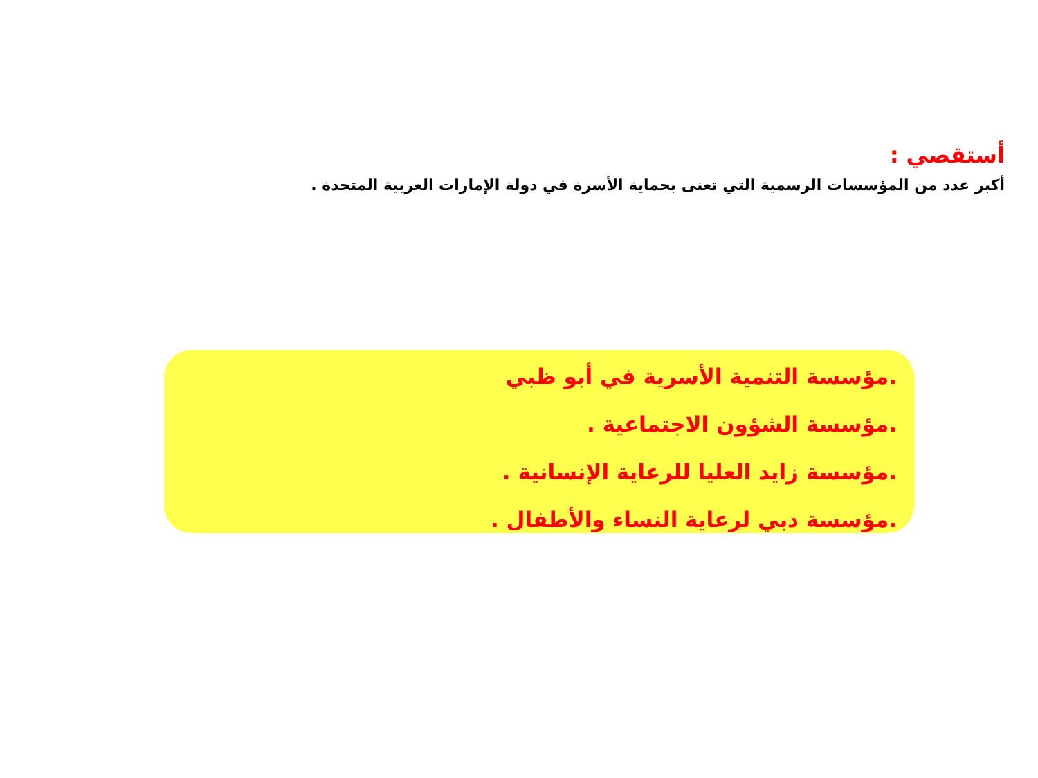أستقصي :
أكبر عدد من المؤسسات الرسمية التي تعنى بحماية الأسرة في دولة الإمارات العربية المتحدة .
.مؤسسة التنمية الأسرية في أبو ظبي
.مؤسسة الشؤون الاجتماعية .
.مؤسسة زايد العليا للرعاية الإنسانية .
.مؤسسة دبي لرعاية النساء والأطفال .